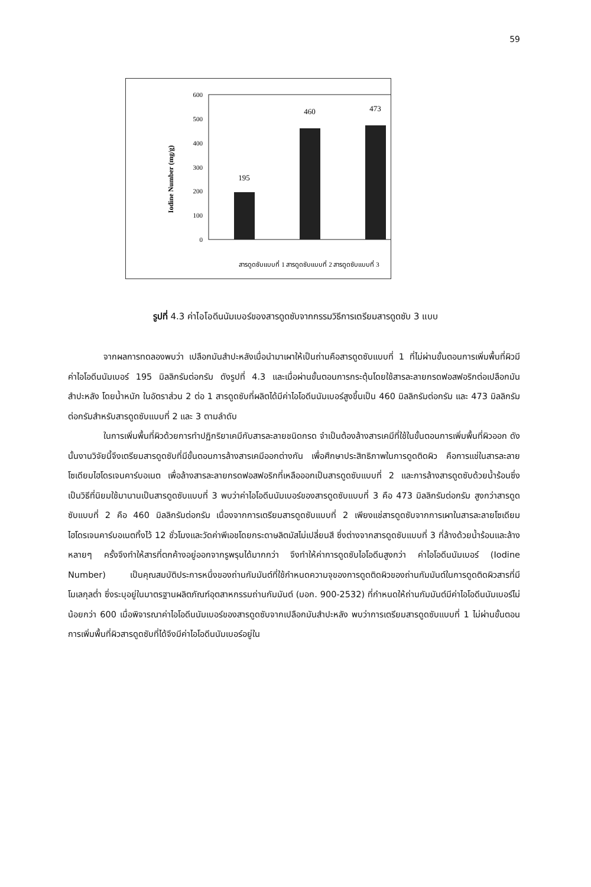59
Iodine Number (mg/g)
600
500
400
300
200
100
0
195
460
473
สารดูดซับแบบที่ 1 สารดูดซับแบบที่ 2 สารดูดซับแบบที่ 3
รูปที่ 4.3 ค่าไอโอดีนนัมเบอร์ของสารดูดซับจากกรรมวิธีการเตรียมสารดูดซับ 3 แบบ
จากผลการทดลองพบว่า เปลือกมันสำปะหลังเมื่อนำมาเผาให้เป็นถ่านคือสารดูดซับแบบที่ 1 ที่ไม่ผ่านขั้นตอนการเพิ่มพื้นที่ผิวมีค่าไอโอดีนนัมเบอร์ 195 มิลลิกรัมต่อกรัม ดังรูปที่ 4.3 และเมื่อผ่านขั้นตอนการกระตุ้นโดยใช้สารละลายกรดฟอสฟอริกต่อเปลือกมันสำปะหลัง โดยน้ำหนัก ในอัตราส่วน 2 ต่อ 1 สารดูดซับที่ผลิตได้มีค่าไอโอดีนนัมเบอร์สูงขึ้นเป็น 460 มิลลิกรัมต่อกรัม และ 473 มิลลิกรัมต่อกรัมสำหรับสารดูดซับแบบที่ 2 และ 3 ตามลำดับ
ในการเพิ่มพื้นที่ผิวด้วยการทำปฏิกริยาเคมีกับสารละลายชนิดกรด จำเป็นต้องล้างสารเคมีที่ใช้ในขั้นตอนการเพิ่มพื้นที่ผิวออก ดังนั้นงานวิจัยนี้จึงเตรียมสารดูดซับที่มีขั้นตอนการล้างสารเคมีออกต่างกัน เพื่อศึกษาประสิทธิภาพในการดูดติดผิว คือการแช่ในสารละลายโซเดียมไฮโดรเจนคาร์บอเนต เพื่อล้างสารละลายกรดฟอสฟอริกที่เหลือออกเป็นสารดูดซับแบบที่ 2 และการล้างสารดูดซับด้วยน้ำร้อนซึ่งเป็นวิธีที่นิยมใช้มานานเป็นสารดูดซับแบบที่ 3 พบว่าค่าไอโอดีนนัมเบอร์ของสารดูดซับแบบที่ 3 คือ 473 มิลลิกรัมต่อกรัม สูงกว่าสารดูดซับแบบที่ 2 คือ 460 มิลลิกรัมต่อกรัม เนื่องจากการเตรียมสารดูดซับแบบที่ 2 เพียงแช่สารดูดซับจากการเผาในสารละลายโซเดียมไฮโดรเจนคาร์บอเนตทิ้งไว้ 12 ชั่วโมงและวัดค่าพีเอชโดยกระดาษลิตมัสไม่เปลี่ยนสี ซึ่งต่างจากสารดูดซับแบบที่ 3 ที่ล้างด้วยน้ำร้อนและล้างหลายๆ ครั้งจึงทำให้สารที่ตกค้างอยู่ออกจากรูพรุนได้มากกว่า จึงทำให้ค่าการดูดซับไอโอดีนสูงกว่า ค่าไอโอดีนนัมเบอร์ (Iodine Number) เป็นคุณสมบัติประการหนึ่งของถ่านกัมมันต์ที่ใช้กำหนดความจุของการดูดติดผิวของถ่านกัมมันต์ในการดูดติดผิวสารที่มีโมเลกุลต่ำ ซึ่งระบุอยู่ในมาตรฐานผลิตภัณฑ์อุตสาหกรรมถ่านกัมมันต์ (มอก. 900-2532) ที่กำหนดให้ถ่านกัมมันต์มีค่าไอโอดีนนัมเบอร์ไม่น้อยกว่า 600 เมื่อพิจารณาค่าไอโอดีนนัมเบอร์ของสารดูดซับจากเปลือกมันสำปะหลัง พบว่าการเตรียมสารดูดซับแบบที่ 1 ไม่ผ่านขั้นตอนการเพิ่มพื้นที่ผิวสารดูดซับที่ได้จึงมีค่าไอโอดีนนัมเบอร์อยู่ใน